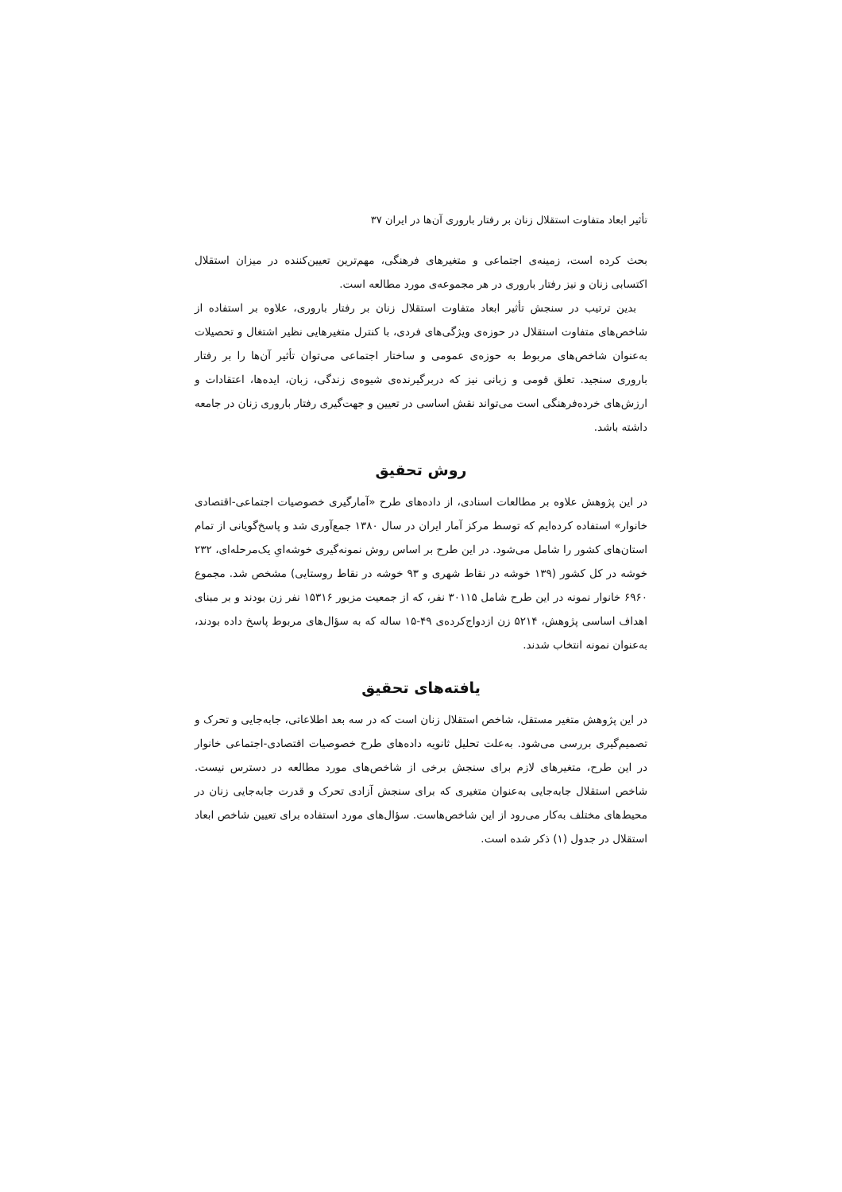تأثیر ابعاد متفاوت استقلال زنان بر رفتار باروری آن‌ها در ایران ۳۷
بحث کرده است، زمینه‌ی اجتماعی و متغیرهای فرهنگی، مهم‌ترین تعیین‌کننده در میزان استقلال اکتسابی زنان و نیز رفتار باروری در هر مجموعه‌ی مورد مطالعه است.
بدین ترتیب در سنجش تأثیر ابعاد متفاوت استقلال زنان بر رفتار باروری، علاوه بر استفاده از شاخص‌های متفاوت استقلال در حوزه‌ی ویژگی‌های فردی، با کنترل متغیرهایی نظیر اشتغال و تحصیلات به‌عنوان شاخص‌های مربوط به حوزه‌ی عمومی و ساختار اجتماعی می‌توان تأثیر آن‌ها را بر رفتار باروری سنجید. تعلق قومی و زبانی نیز که دربرگیرنده‌ی شیوه‌ی زندگی، زبان، ایده‌ها، اعتقادات و ارزش‌های خرده‌فرهنگی است می‌تواند نقش اساسی در تعیین و جهت‌گیری رفتار باروری زنان در جامعه داشته باشد.
روش تحقیق
در این پژوهش علاوه بر مطالعات اسنادی، از داده‌های طرح «آمارگیری خصوصیات اجتماعی-اقتصادی خانوار» استفاده کرده‌ایم که توسط مرکز آمار ایران در سال ۱۳۸۰ جمع‌آوری شد و پاسخ‌گویانی از تمام استان‌های کشور را شامل می‌شود. در این طرح بر اساس روش نمونه‌گیری خوشه‌ایِ یک‌مرحله‌ای، ۲۳۲ خوشه در کل کشور (۱۳۹ خوشه در نقاط شهری و ۹۳ خوشه در نقاط روستایی) مشخص شد. مجموع ۶۹۶۰ خانوار نمونه در این طرح شامل ۳۰۱۱۵ نفر، که از جمعیت مزبور ۱۵۳۱۶ نفر زن بودند و بر مبنای اهداف اساسی پژوهش، ۵۲۱۴ زن ازدواج‌کرده‌ی ۴۹-۱۵ ساله که به سؤال‌های مربوط پاسخ داده بودند، به‌عنوان نمونه انتخاب شدند.
یافته‌های تحقیق
در این پژوهش متغیر مستقل، شاخص استقلال زنان است که در سه بعد اطلاعاتی، جابه‌جایی و تحرک و تصمیم‌گیری بررسی می‌شود. به‌علت تحلیل ثانویه داده‌های طرح خصوصیات اقتصادی-اجتماعی خانوار در این طرح، متغیرهای لازم برای سنجش برخی از شاخص‌های مورد مطالعه در دسترس نیست. شاخص استقلال جابه‌جایی به‌عنوان متغیری که برای سنجش آزادی تحرک و قدرت جابه‌جایی زنان در محیط‌های مختلف به‌کار می‌رود از این شاخص‌هاست. سؤال‌های مورد استفاده برای تعیین شاخص ابعاد استقلال در جدول (۱) ذکر شده است.